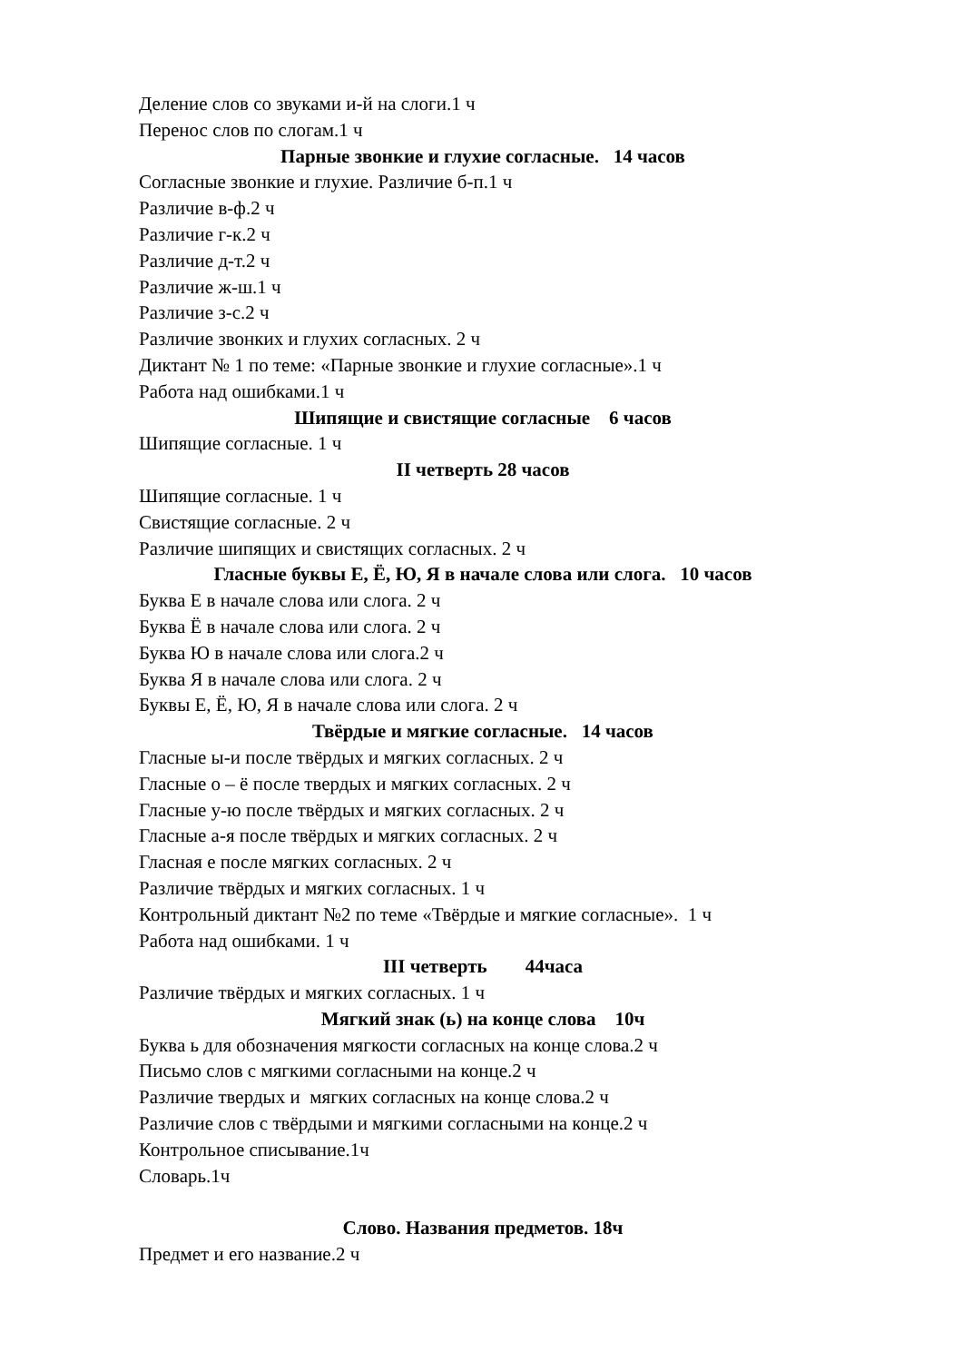Деление слов со звуками и-й на слоги.1 ч
Перенос слов по слогам.1 ч
Парные звонкие и глухие согласные. 14 часов
Согласные звонкие и глухие. Различие б-п.1 ч
Различие в-ф.2 ч
Различие г-к.2 ч
Различие д-т.2 ч
Различие ж-ш.1 ч
Различие з-с.2 ч
Различие звонких и глухих согласных. 2 ч
Диктант № 1 по теме: «Парные звонкие и глухие согласные».1 ч
Работа над ошибками.1 ч
Шипящие и свистящие согласные 6 часов
Шипящие согласные. 1 ч
II четверть 28 часов
Шипящие согласные. 1 ч
Свистящие согласные. 2 ч
Различие шипящих и свистящих согласных. 2 ч
Гласные буквы Е, Ё, Ю, Я в начале слова или слога. 10 часов
Буква Е в начале слова или слога. 2 ч
Буква Ё в начале слова или слога. 2 ч
Буква Ю в начале слова или слога.2 ч
Буква Я в начале слова или слога. 2 ч
Буквы Е, Ё, Ю, Я в начале слова или слога. 2 ч
Твёрдые и мягкие согласные. 14 часов
Гласные ы-и после твёрдых и мягких согласных. 2 ч
Гласные о – ё после твердых и мягких согласных. 2 ч
Гласные у-ю после твёрдых и мягких согласных. 2 ч
Гласные а-я после твёрдых и мягких согласных. 2 ч
Гласная е после мягких согласных. 2 ч
Различие твёрдых и мягких согласных. 1 ч
Контрольный диктант №2 по теме «Твёрдые и мягкие согласные». 1 ч
Работа над ошибками. 1 ч
III четверть 44часа
Различие твёрдых и мягких согласных. 1 ч
Мягкий знак (ь) на конце слова 10ч
Буква ь для обозначения мягкости согласных на конце слова.2 ч
Письмо слов с мягкими согласными на конце.2 ч
Различие твердых и мягких согласных на конце слова.2 ч
Различие слов с твёрдыми и мягкими согласными на конце.2 ч
Контрольное списывание.1ч
Словарь.1ч
Слово. Названия предметов. 18ч
Предмет и его название.2 ч